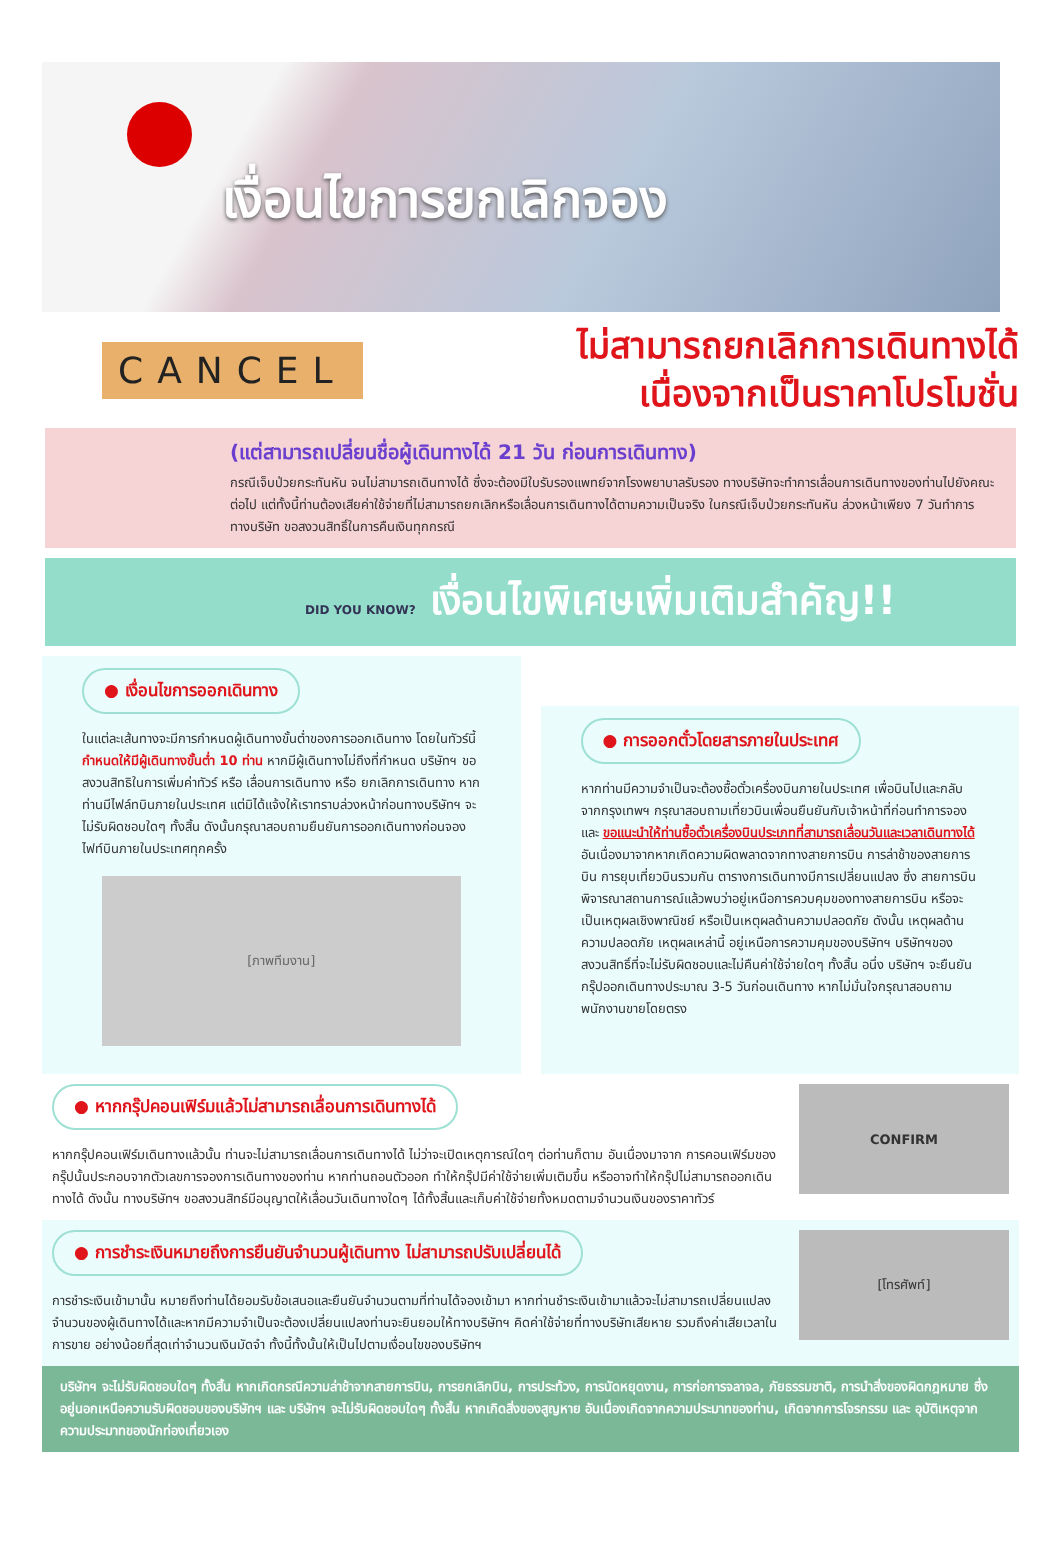เงื่อนไขการยกเลิกจอง
CANCEL
ไม่สามารถยกเลิกการเดินทางได้
เนื่องจากเป็นราคาโปรโมชั่น
(แต่สามารถเปลี่ยนชื่อผู้เดินทางได้ 21 วัน ก่อนการเดินทาง)
กรณีเจ็บป่วยกระทันหัน จนไม่สามารถเดินทางได้ ซึ่งจะต้องมีใบรับรองแพทย์จากโรงพยาบาลรับรอง ทางบริษัทจะทำการเลื่อนการเดินทางของท่านไปยังคณะต่อไป แต่ทั้งนี้ท่านต้องเสียค่าใช้จ่ายที่ไม่สามารถยกเลิกหรือเลื่อนการเดินทางได้ตามความเป็นจริง ในกรณีเจ็บป่วยกระทันหัน ล่วงหน้าเพียง 7 วันทำการ ทางบริษัท ขอสงวนสิทธิ์ในการคืนเงินทุกกรณี
DID YOU KNOW? เงื่อนไขพิเศษเพิ่มเติมสำคัญ!!
● เงื่อนไขการออกเดินทาง
ในแต่ละเส้นทางจะมีการกำหนดผู้เดินทางขั้นต่ำของการออกเดินทาง โดยในทัวร์นี้ กำหนดให้มีผู้เดินทางขั้นต่ำ 10 ท่าน หากมีผู้เดินทางไม่ถึงที่กำหนด บริษัทฯ ขอสงวนสิทธิในการเพิ่มค่าทัวร์ หรือ เลื่อนการเดินทาง หรือ ยกเลิกการเดินทาง หากท่านมีไฟล์ทบินภายในประเทศ แต่มิได้แจ้งให้เราทราบล่วงหน้าก่อนทางบริษัทฯ จะไม่รับผิดชอบใดๆ ทั้งสิ้น ดังนั้นกรุณาสอบถามยืนยันการออกเดินทางก่อนจองไฟท์บินภายในประเทศทุกครั้ง
[ภาพทีมงาน]
● การออกตั๋วโดยสารภายในประเทศ
หากท่านมีความจำเป็นจะต้องซื้อตั๋วเครื่องบินภายในประเทศ เพื่อบินไปและกลับจากกรุงเทพฯ กรุณาสอบถามเที่ยวบินเพื่อนยืนยันกับเจ้าหน้าที่ก่อนทำการจองและ ขอแนะนำให้ท่านซื้อตั๋วเครื่องบินประเภทที่สามารถเลื่อนวันและเวลาเดินทางได้ อันเนื่องมาจากหากเกิดความผิดพลาดจากทางสายการบิน การล่าช้าของสายการบิน การยุบเที่ยวบินรวมกัน ตารางการเดินทางมีการเปลี่ยนแปลง ซึ่ง สายการบินพิจารณาสถานการณ์แล้วพบว่าอยู่เหนือการควบคุมของทางสายการบิน หรือจะเป็นเหตุผลเชิงพาณิชย์ หรือเป็นเหตุผลด้านความปลอดภัย ดังนั้น เหตุผลด้านความปลอดภัย เหตุผลเหล่านี้ อยู่เหนือการความคุมของบริษัทฯ บริษัทฯของสงวนสิทธิ์ที่จะไม่รับผิดชอบและไม่คืนค่าใช้จ่ายใดๆ ทั้งสิ้น อนึ่ง บริษัทฯ จะยืนยันกรุ๊ปออกเดินทางประมาณ 3-5 วันก่อนเดินทาง หากไม่มั่นใจกรุณาสอบถามพนักงานขายโดยตรง
● หากกรุ๊ปคอนเฟิร์มแล้วไม่สามารถเลื่อนการเดินทางได้
หากกรุ๊ปคอนเฟิร์มเดินทางแล้วนั้น ท่านจะไม่สามารถเลื่อนการเดินทางได้ ไม่ว่าจะเปิดเหตุการณ์ใดๆ ต่อท่านก็ตาม อันเนื่องมาจาก การคอนเฟิร์มของกรุ๊ปนั้นประกอบจากตัวเลขการจองการเดินทางของท่าน หากท่านถอนตัวออก ทำให้กรุ๊ปมีค่าใช้จ่ายเพิ่มเติมขึ้น หรืออาจทำให้กรุ๊ปไม่สามารถออกเดินทางได้ ดังนั้น ทางบริษัทฯ ขอสงวนสิทธ์มีอนุญาตให้เลื่อนวันเดินทางใดๆ ได้ทั้งสิ้นและเก็บค่าใช้จ่ายทั้งหมดตามจำนวนเงินของราคาทัวร์
CONFIRM
● การชำระเงินหมายถึงการยืนยันจำนวนผู้เดินทาง ไม่สามารถปรับเปลี่ยนได้
การชำระเงินเข้ามานั้น หมายถึงท่านได้ยอมรับข้อเสนอและยืนยันจำนวนตามที่ท่านได้จองเข้ามา หากท่านชำระเงินเข้ามาแล้วจะไม่สามารถเปลี่ยนแปลงจำนวนของผู้เดินทางได้และหากมีความจำเป็นจะต้องเปลี่ยนแปลงท่านจะยินยอมให้ทางบริษัทฯ คิดค่าใช้จ่ายที่ทางบริษัทเสียหาย รวมถึงค่าเสียเวลาในการขาย อย่างน้อยที่สุดเท่าจำนวนเงินมัดจำ ทั้งนี้ทั้งนั้นให้เป็นไปตามเงื่อนไขของบริษัทฯ
[โทรศัพท์]
บริษัทฯ จะไม่รับผิดชอบใดๆ ทั้งสิ้น หากเกิดกรณีความล่าช้าจากสายการบิน, การยกเลิกบิน, การประท้วง, การนัดหยุดงาน, การก่อการจลาจล, ภัยธรรมชาติ, การนำสิ่งของผิดกฎหมาย ซึ่งอยู่นอกเหนือความรับผิดชอบของบริษัทฯ และ บริษัทฯ จะไม่รับผิดชอบใดๆ ทั้งสิ้น หากเกิดสิ่งของสูญหาย อันเนื่องเกิดจากความประมาทของท่าน, เกิดจากการโจรกรรม และ อุบัติเหตุจากความประมาทของนักท่องเที่ยวเอง